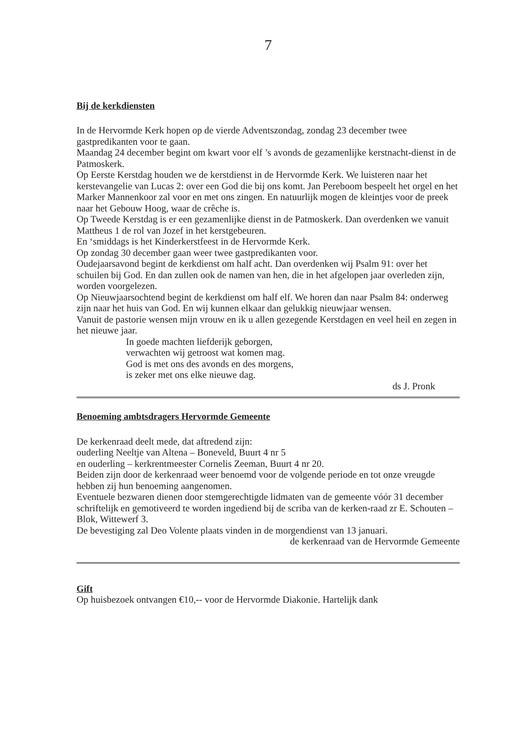7
Bij de kerkdiensten
In de Hervormde Kerk hopen op de vierde Adventszondag, zondag 23 december twee gastpredikanten voor te gaan.
Maandag 24 december begint om kwart voor elf ’s avonds de gezamenlijke kerstnacht-dienst in de Patmoskerk.
Op Eerste Kerstdag houden we de kerstdienst in de Hervormde Kerk. We luisteren naar het kerstevangelie van Lucas 2: over een God die bij ons komt. Jan Pereboom bespeelt het orgel en het Marker Mannenkoor zal voor en met ons zingen. En natuurlijk mogen de kleintjes voor de preek naar het Gebouw Hoog, waar de crêche is.
Op Tweede Kerstdag is er een gezamenlijke dienst in de Patmoskerk. Dan overdenken we vanuit Mattheus 1 de rol van Jozef in het kerstgebeuren.
En ‘smiddags is het Kinderkerstfeest in de Hervormde Kerk.
Op zondag 30 december gaan weer twee gastpredikanten voor.
Oudejaarsavond begint de kerkdienst om half acht. Dan overdenken wij Psalm 91: over het schuilen bij God. En dan zullen ook de namen van hen, die in het afgelopen jaar overleden zijn, worden voorgelezen.
Op Nieuwjaarsochtend begint de kerkdienst om half elf. We horen dan naar Psalm 84: onderweg zijn naar het huis van God. En wij kunnen elkaar dan gelukkig nieuwjaar wensen.
Vanuit de pastorie wensen mijn vrouw en ik u allen gezegende Kerstdagen en veel heil en zegen in het nieuwe jaar.
In goede machten liefderijk geborgen,
verwachten wij getroost wat komen mag.
God is met ons des avonds en des morgens,
is zeker met ons elke nieuwe dag.
ds J. Pronk
Benoeming ambtsdragers Hervormde Gemeente
De kerkenraad deelt mede, dat aftredend zijn:
ouderling Neeltje van Altena – Boneveld, Buurt 4 nr 5
en ouderling – kerkrentmeester Cornelis Zeeman, Buurt 4 nr 20.
Beiden zijn door de kerkenraad weer benoemd voor de volgende periode en tot onze vreugde hebben zij hun benoeming aangenomen.
Eventuele bezwaren dienen door stemgerechtigde lidmaten van de gemeente vóór 31 december schriftelijk en gemotiveerd te worden ingediend bij de scriba van de kerken-raad zr E. Schouten –Blok, Wittewerf 3.
De bevestiging zal Deo Volente plaats vinden in de morgendienst van 13 januari.
de kerkenraad van de Hervormde Gemeente
Gift
Op huisbezoek ontvangen €10,-- voor de Hervormde Diakonie. Hartelijk dank